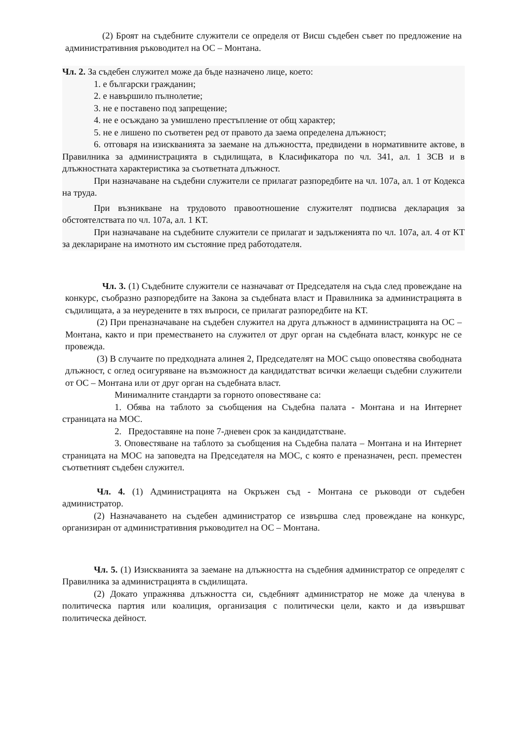(2) Броят на съдебните служители се определя от Висш съдебен съвет по предложение на административния ръководител на ОС – Монтана.
Чл. 2. За съдебен служител може да бъде назначено лице, което:
1. е български гражданин;
2. е навършило пълнолетие;
3. не е поставено под запрещение;
4. не е осъждано за умишлено престъпление от общ характер;
5. не е лишено по съответен ред от правото да заема определена длъжност;
6. отговаря на изискванията за заемане на длъжността, предвидени в нормативните актове, в Правилника за администрацията в съдилищата, в Класификатора по чл. 341, ал. 1 ЗСВ и в длъжностната характеристика за съответната длъжност.
При назначаване на съдебни служители се прилагат разпоредбите на чл. 107а, ал. 1 от Кодекса на труда.
При възникване на трудовото правоотношение служителят подписва декларация за обстоятелствата по чл. 107а, ал. 1 КТ.
При назначаване на съдебните служители се прилагат и задълженията по чл. 107а, ал. 4 от КТ за деклариране на имотното им състояние пред работодателя.
Чл. 3. (1) Съдебните служители се назначават от Председателя на съда след провеждане на конкурс, съобразно разпоредбите на Закона за съдебната власт и Правилника за администрацията в съдилищата, а за неуредените в тях въпроси, се прилагат разпоредбите на КТ.
(2) При преназначаване на съдебен служител на друга длъжност в администрацията на ОС – Монтана, както и при преместването на служител от друг орган на съдебната власт, конкурс не се провежда.
(3) В случаите по предходната алинея 2, Председателят на МОС също оповестява свободната длъжност, с оглед осигуряване на възможност да кандидатстват всички желаещи съдебни служители от ОС – Монтана или от друг орган на съдебната власт.
Минималните стандарти за горното оповестяване са:
1. Обява на таблото за съобщения на Съдебна палата - Монтана и на Интернет страницата на МОС.
2. Предоставяне на поне 7-дневен срок за кандидатстване.
3. Оповестяване на таблото за съобщения на Съдебна палата – Монтана и на Интернет страницата на МОС на заповедта на Председателя на МОС, с която е преназначен, респ. преместен съответният съдебен служител.
Чл. 4. (1) Администрацията на Окръжен съд - Монтана се ръководи от съдебен администратор.
(2) Назначаването на съдебен администратор се извършва след провеждане на конкурс, организиран от административния ръководител на ОС – Монтана.
Чл. 5. (1) Изискванията за заемане на длъжността на съдебния администратор се определят с Правилника за администрацията в съдилищата.
(2) Докато упражнява длъжността си, съдебният администратор не може да членува в политическа партия или коалиция, организация с политически цели, както и да извършват политическа дейност.